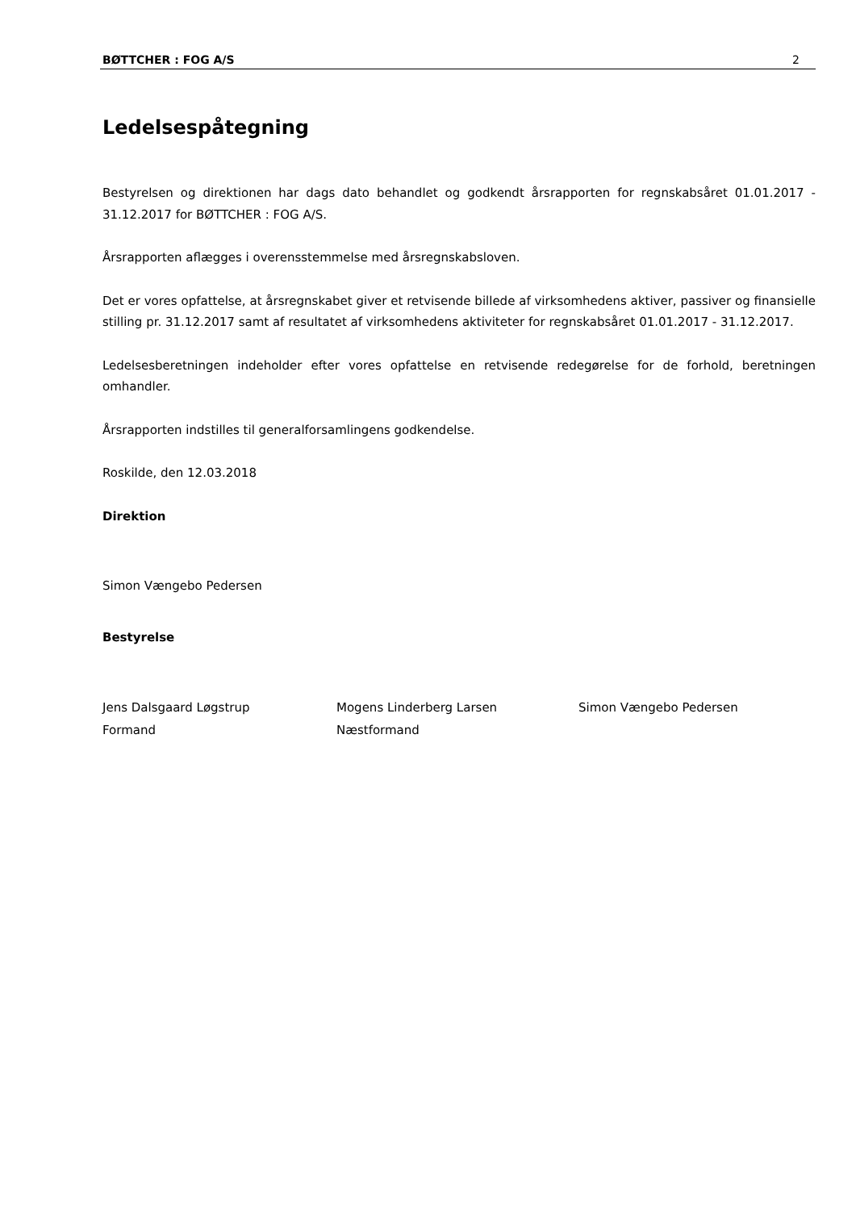BØTTCHER : FOG A/S 2
Ledelsespåtegning
Bestyrelsen og direktionen har dags dato behandlet og godkendt årsrapporten for regnskabsåret 01.01.2017 - 31.12.2017 for BØTTCHER : FOG A/S.
Årsrapporten aflægges i overensstemmelse med årsregnskabsloven.
Det er vores opfattelse, at årsregnskabet giver et retvisende billede af virksomhedens aktiver, passiver og finansielle stilling pr. 31.12.2017 samt af resultatet af virksomhedens aktiviteter for regnskabsåret 01.01.2017 - 31.12.2017.
Ledelsesberetningen indeholder efter vores opfattelse en retvisende redegørelse for de forhold, beretningen omhandler.
Årsrapporten indstilles til generalforsamlingens godkendelse.
Roskilde, den 12.03.2018
Direktion
Simon Vængebo Pedersen
Bestyrelse
Jens Dalsgaard Løgstrup
Formand
Mogens Linderberg Larsen
Næstformand
Simon Vængebo Pedersen